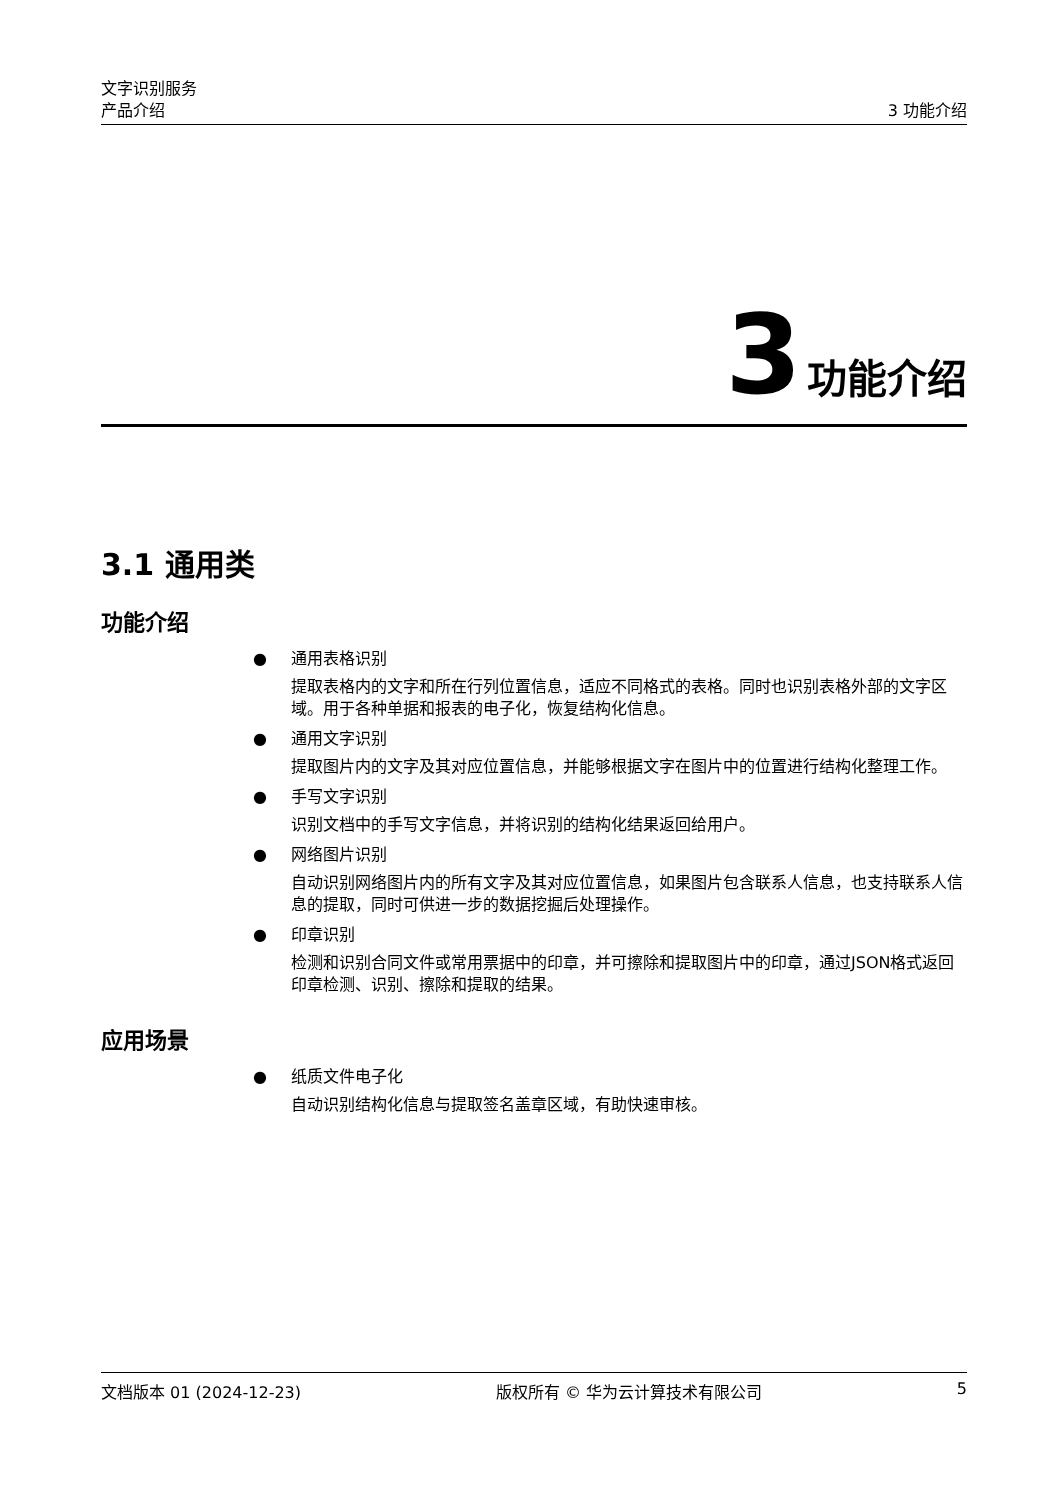文字识别服务
产品介绍 3 功能介绍
3 功能介绍
3.1 通用类
功能介绍
● 通用表格识别
提取表格内的文字和所在行列位置信息，适应不同格式的表格。同时也识别表格外部的文字区域。用于各种单据和报表的电子化，恢复结构化信息。
● 通用文字识别
提取图片内的文字及其对应位置信息，并能够根据文字在图片中的位置进行结构化整理工作。
● 手写文字识别
识别文档中的手写文字信息，并将识别的结构化结果返回给用户。
● 网络图片识别
自动识别网络图片内的所有文字及其对应位置信息，如果图片包含联系人信息，也支持联系人信息的提取，同时可供进一步的数据挖掘后处理操作。
● 印章识别
检测和识别合同文件或常用票据中的印章，并可擦除和提取图片中的印章，通过JSON格式返回印章检测、识别、擦除和提取的结果。
应用场景
● 纸质文件电子化
自动识别结构化信息与提取签名盖章区域，有助快速审核。
文档版本 01 (2024-12-23) 版权所有 © 华为云计算技术有限公司 5